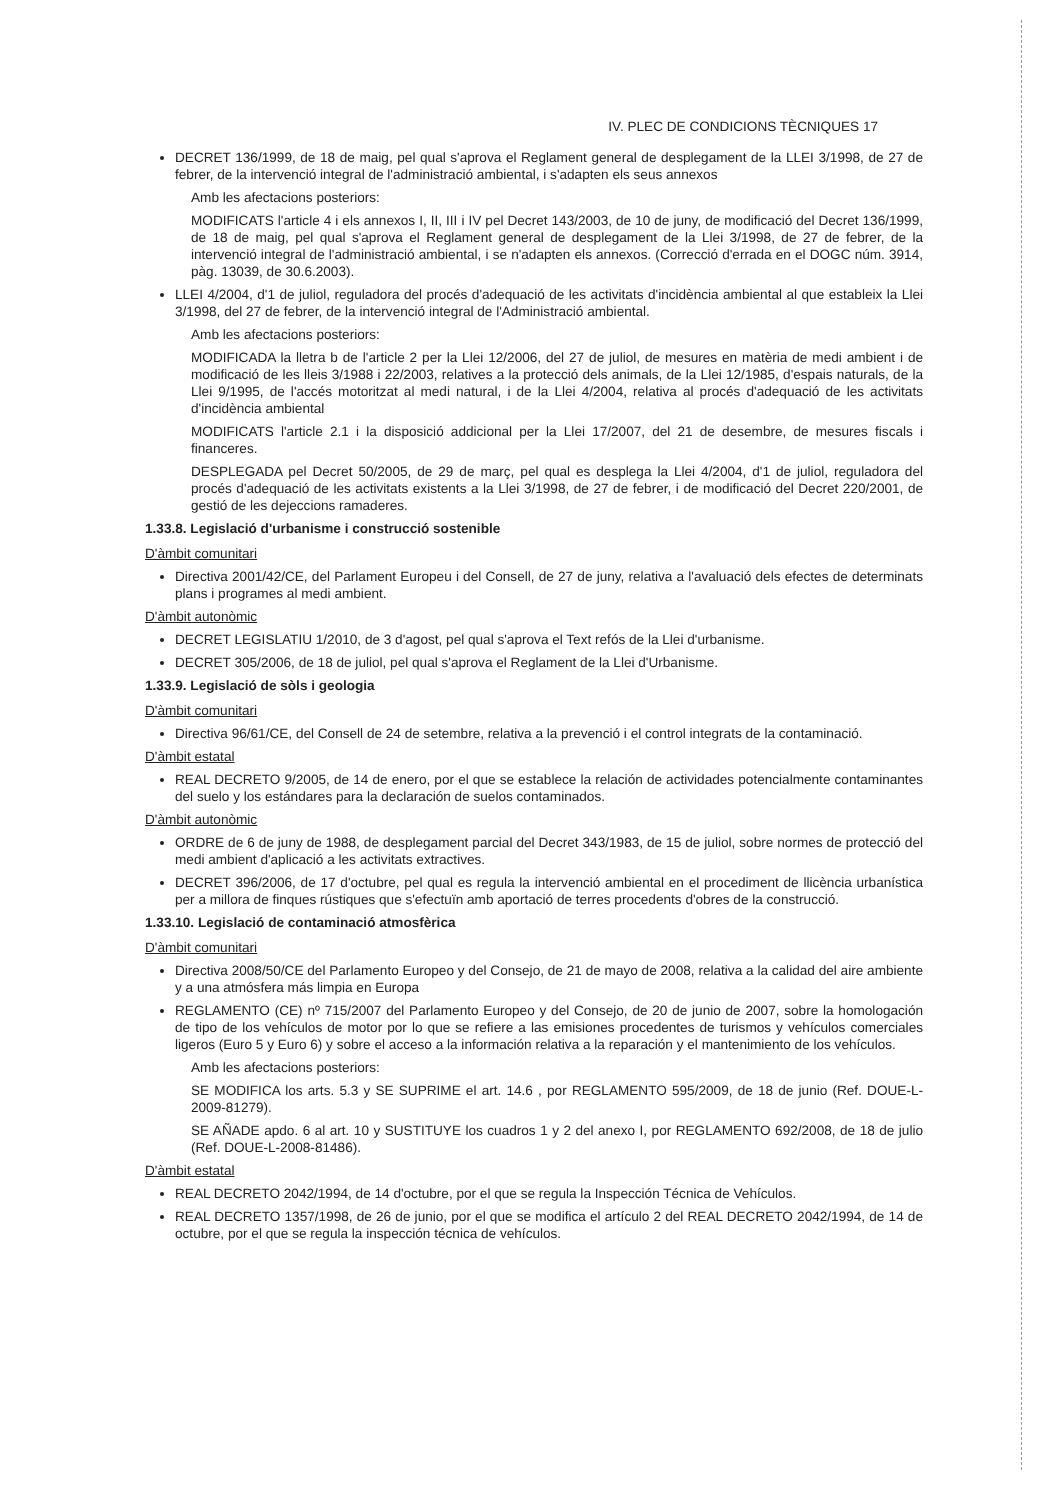IV. PLEC DE CONDICIONS TÈCNIQUES 17
DECRET 136/1999, de 18 de maig, pel qual s'aprova el Reglament general de desplegament de la LLEI 3/1998, de 27 de febrer, de la intervenció integral de l'administració ambiental, i s'adapten els seus annexos
Amb les afectacions posteriors:
MODIFICATS l'article 4 i els annexos I, II, III i IV pel Decret 143/2003, de 10 de juny, de modificació del Decret 136/1999, de 18 de maig, pel qual s'aprova el Reglament general de desplegament de la Llei 3/1998, de 27 de febrer, de la intervenció integral de l'administració ambiental, i se n'adapten els annexos. (Correcció d'errada en el DOGC núm. 3914, pàg. 13039, de 30.6.2003).
LLEI 4/2004, d'1 de juliol, reguladora del procés d'adequació de les activitats d'incidència ambiental al que estableix la Llei 3/1998, del 27 de febrer, de la intervenció integral de l'Administració ambiental.
Amb les afectacions posteriors:
MODIFICADA la lletra b de l'article 2 per la Llei 12/2006, del 27 de juliol, de mesures en matèria de medi ambient i de modificació de les lleis 3/1988 i 22/2003, relatives a la protecció dels animals, de la Llei 12/1985, d'espais naturals, de la Llei 9/1995, de l'accés motoritzat al medi natural, i de la Llei 4/2004, relativa al procés d'adequació de les activitats d'incidència ambiental
MODIFICATS l'article 2.1 i la disposició addicional per la Llei 17/2007, del 21 de desembre, de mesures fiscals i financeres.
DESPLEGADA pel Decret 50/2005, de 29 de març, pel qual es desplega la Llei 4/2004, d'1 de juliol, reguladora del procés d'adequació de les activitats existents a la Llei 3/1998, de 27 de febrer, i de modificació del Decret 220/2001, de gestió de les dejeccions ramaderes.
1.33.8. Legislació d'urbanisme i construcció sostenible
D'àmbit comunitari
Directiva 2001/42/CE, del Parlament Europeu i del Consell, de 27 de juny, relativa a l'avaluació dels efectes de determinats plans i programes al medi ambient.
D'àmbit autonòmic
DECRET LEGISLATIU 1/2010, de 3 d'agost, pel qual s'aprova el Text refós de la Llei d'urbanisme.
DECRET 305/2006, de 18 de juliol, pel qual s'aprova el Reglament de la Llei d'Urbanisme.
1.33.9. Legislació de sòls i geologia
D'àmbit comunitari
Directiva 96/61/CE, del Consell de 24 de setembre, relativa a la prevenció i el control integrats de la contaminació.
D'àmbit estatal
REAL DECRETO 9/2005, de 14 de enero, por el que se establece la relación de actividades potencialmente contaminantes del suelo y los estándares para la declaración de suelos contaminados.
D'àmbit autonòmic
ORDRE de 6 de juny de 1988, de desplegament parcial del Decret 343/1983, de 15 de juliol, sobre normes de protecció del medi ambient d'aplicació a les activitats extractives.
DECRET 396/2006, de 17 d'octubre, pel qual es regula la intervenció ambiental en el procediment de llicència urbanística per a millora de finques rústiques que s'efectuïn amb aportació de terres procedents d'obres de la construcció.
1.33.10. Legislació de contaminació atmosfèrica
D'àmbit comunitari
Directiva 2008/50/CE del Parlamento Europeo y del Consejo, de 21 de mayo de 2008, relativa a la calidad del aire ambiente y a una atmósfera más limpia en Europa
REGLAMENTO (CE) nº 715/2007 del Parlamento Europeo y del Consejo, de 20 de junio de 2007, sobre la homologación de tipo de los vehículos de motor por lo que se refiere a las emisiones procedentes de turismos y vehículos comerciales ligeros (Euro 5 y Euro 6) y sobre el acceso a la información relativa a la reparación y el mantenimiento de los vehículos.
Amb les afectacions posteriors:
SE MODIFICA los arts. 5.3 y SE SUPRIME el art. 14.6 , por REGLAMENTO 595/2009, de 18 de junio (Ref. DOUE-L-2009-81279).
SE AÑADE apdo. 6 al art. 10 y SUSTITUYE los cuadros 1 y 2 del anexo I, por REGLAMENTO 692/2008, de 18 de julio (Ref. DOUE-L-2008-81486).
D'àmbit estatal
REAL DECRETO 2042/1994, de 14 d'octubre, por el que se regula la Inspección Técnica de Vehículos.
REAL DECRETO 1357/1998, de 26 de junio, por el que se modifica el artículo 2 del REAL DECRETO 2042/1994, de 14 de octubre, por el que se regula la inspección técnica de vehículos.